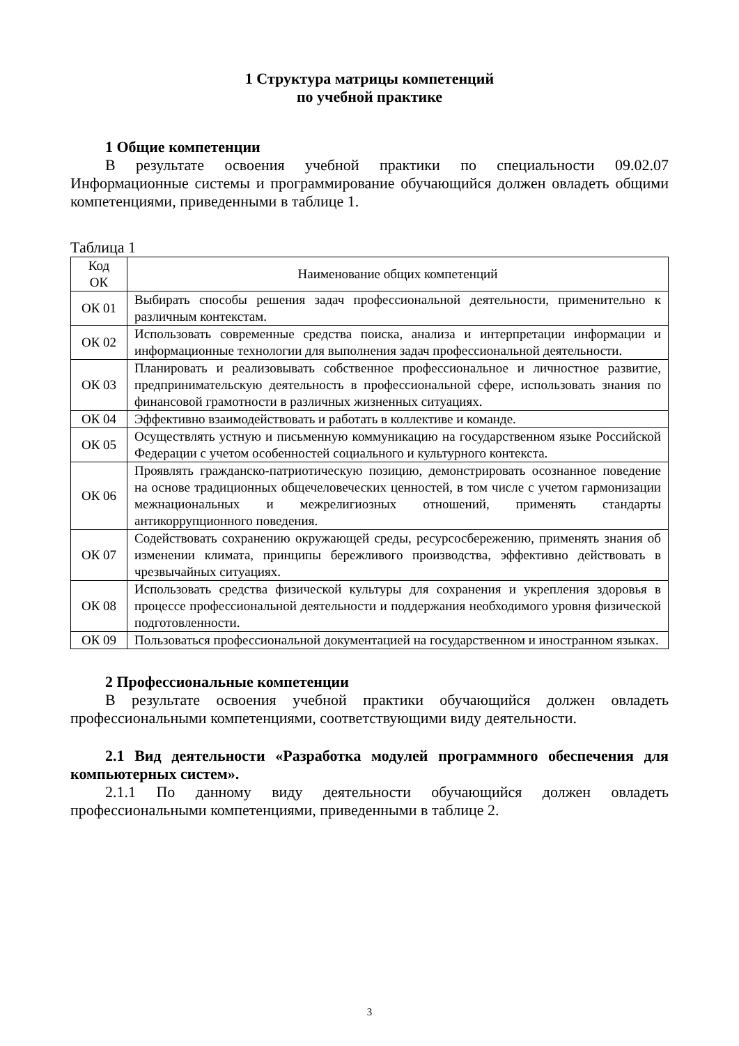1 Структура матрицы компетенций
по учебной практике
1 Общие компетенции
В результате освоения учебной практики по специальности 09.02.07 Информационные системы и программирование обучающийся должен овладеть общими компетенциями, приведенными в таблице 1.
Таблица 1
| Код ОК | Наименование общих компетенций |
| --- | --- |
| ОК 01 | Выбирать способы решения задач профессиональной деятельности, применительно к различным контекстам. |
| ОК 02 | Использовать современные средства поиска, анализа и интерпретации информации и информационные технологии для выполнения задач профессиональной деятельности. |
| ОК 03 | Планировать и реализовывать собственное профессиональное и личностное развитие, предпринимательскую деятельность в профессиональной сфере, использовать знания по финансовой грамотности в различных жизненных ситуациях. |
| ОК 04 | Эффективно взаимодействовать и работать в коллективе и команде. |
| ОК 05 | Осуществлять устную и письменную коммуникацию на государственном языке Российской Федерации с учетом особенностей социального и культурного контекста. |
| ОК 06 | Проявлять гражданско-патриотическую позицию, демонстрировать осознанное поведение на основе традиционных общечеловеческих ценностей, в том числе с учетом гармонизации межнациональных и межрелигиозных отношений, применять стандарты антикоррупционного поведения. |
| ОК 07 | Содействовать сохранению окружающей среды, ресурсосбережению, применять знания об изменении климата, принципы бережливого производства, эффективно действовать в чрезвычайных ситуациях. |
| ОК 08 | Использовать средства физической культуры для сохранения и укрепления здоровья в процессе профессиональной деятельности и поддержания необходимого уровня физической подготовленности. |
| ОК 09 | Пользоваться профессиональной документацией на государственном и иностранном языках. |
2 Профессиональные компетенции
В результате освоения учебной практики обучающийся должен овладеть профессиональными компетенциями, соответствующими виду деятельности.
2.1 Вид деятельности «Разработка модулей программного обеспечения для компьютерных систем».
2.1.1 По данному виду деятельности обучающийся должен овладеть профессиональными компетенциями, приведенными в таблице 2.
3